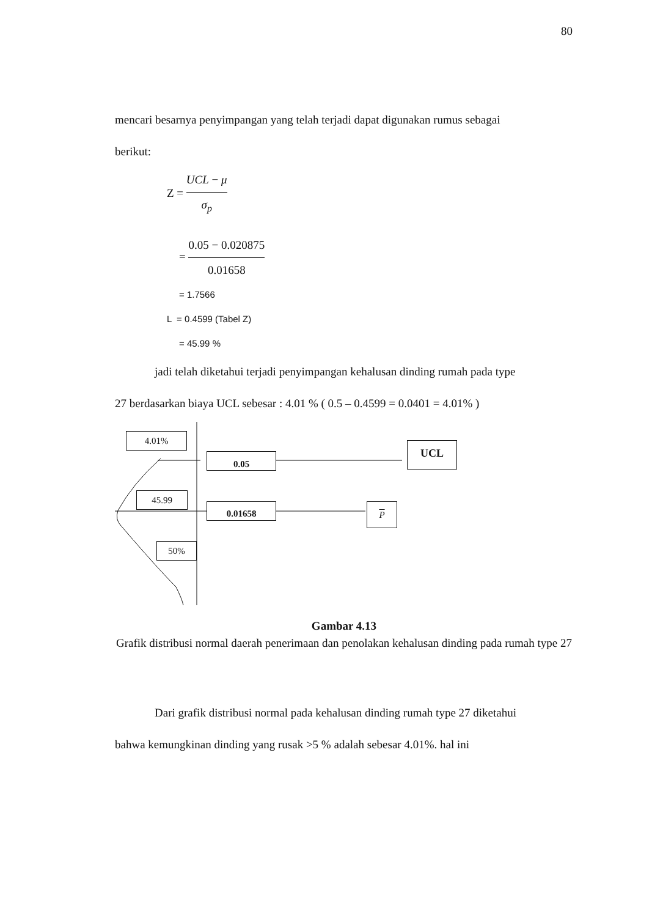80
mencari besarnya penyimpangan yang telah terjadi dapat digunakan rumus sebagai
berikut:
Z = UCL − μ σ<sub>p</sub>
= 0.05 − 0.020875 0.01658
= 1.7566
L = 0.4599 (Tabel Z)
= 45.99 %
jadi telah diketahui terjadi penyimpangan kehalusan dinding rumah pada type
27 berdasarkan biaya UCL sebesar : 4.01 % ( 0.5 – 0.4599 = 0.0401 = 4.01% )
4.01%
0.05
UCL
45.99
0.01658 P
50%
Gambar 4.13
Grafik distribusi normal daerah penerimaan dan penolakan kehalusan dinding pada rumah type 27
Dari grafik distribusi normal pada kehalusan dinding rumah type 27 diketahui
bahwa kemungkinan dinding yang rusak >5 % adalah sebesar 4.01%. hal ini